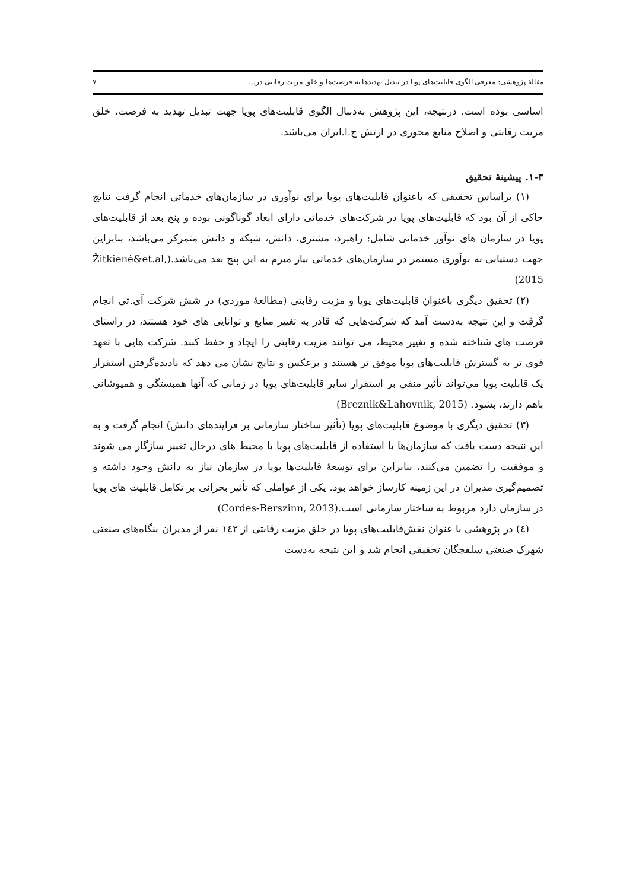مقالهٔ پژوهشی: معرفی الگوی قابلیت‌های پویا در تبدیل تهدیدها به فرصت‌ها و خلق مزیت رقابتی در... ۷۰
اساسی بوده است. درنتیجه، این پژوهش به‌دنبال الگوی قابلیت‌های پویا جهت تبدیل تهدید به فرصت، خلق مزیت رقابتی و اصلاح منابع محوری در ارتش ج.ا.ایران می‌باشد.
۱-۳. پیشینهٔ تحقیق
(۱) براساس تحقیقی که باعنوان قابلیت‌های پویا برای نوآوری در سازمان‌های خدماتی انجام گرفت نتایج حاکی از آن بود که قابلیت‌های پویا در شرکت‌های خدماتی دارای ابعاد گوناگونی بوده و پنج بعد از قابلیت‌های پویا در سازمان های نوآور خدماتی شامل: راهبرد، مشتری، دانش، شبکه و دانش متمرکز می‌باشد، بنابراین جهت دستیابی به نوآوری مستمر در سازمان‌های خدماتی نیاز مبرم به این پنج بعد می‌باشد.(Žitkienė&et.al, 2015)
(۲) تحقیق دیگری باعنوان قابلیت‌های پویا و مزیت رقابتی (مطالعهٔ موردی) در شش شرکت آی.تی انجام گرفت و این نتیجه به‌دست آمد که شرکت‌هایی که قادر به تغییر منابع و توانایی های خود هستند، در راستای فرصت های شناخته شده و تغییر محیط، می توانند مزیت رقابتی را ایجاد و حفظ کنند. شرکت هایی با تعهد قوی تر به گسترش قابلیت‌های پویا موفق تر هستند و برعکس و نتایج نشان می دهد که نادیده‌گرفتن استقرار یک قابلیت پویا می‌تواند تأثیر منفی بر استقرار سایر قابلیت‌های پویا در زمانی که آنها همبستگی و همپوشانی باهم دارند، بشود. (Breznik&Lahovnik, 2015)
(۳) تحقیق دیگری با موضوع قابلیت‌های پویا (تأثیر ساختار سازمانی بر فرایندهای دانش) انجام گرفت و به این نتیجه دست یافت که سازمان‌ها با استفاده از قابلیت‌های پویا با محیط های درحال تغییر سازگار می شوند و موفقیت را تضمین می‌کنند، بنابراین برای توسعهٔ قابلیت‌ها پویا در سازمان نیاز به دانش وجود داشته و تصمیم‌گیری مدیران در این زمینه کارساز خواهد بود. یکی از عواملی که تأثیر بحرانی بر تکامل قابلیت های پویا در سازمان دارد مربوط به ساختار سازمانی است.(Cordes-Berszinn, 2013)
(٤) در پژوهشی با عنوان نقش‌قابلیت‌های پویا در خلق مزیت رقابتی از ۱٤۲ نفر از مدیران بنگاه‌های صنعتی شهرک صنعتی سلفچگان تحقیقی انجام شد و این نتیجه به‌دست